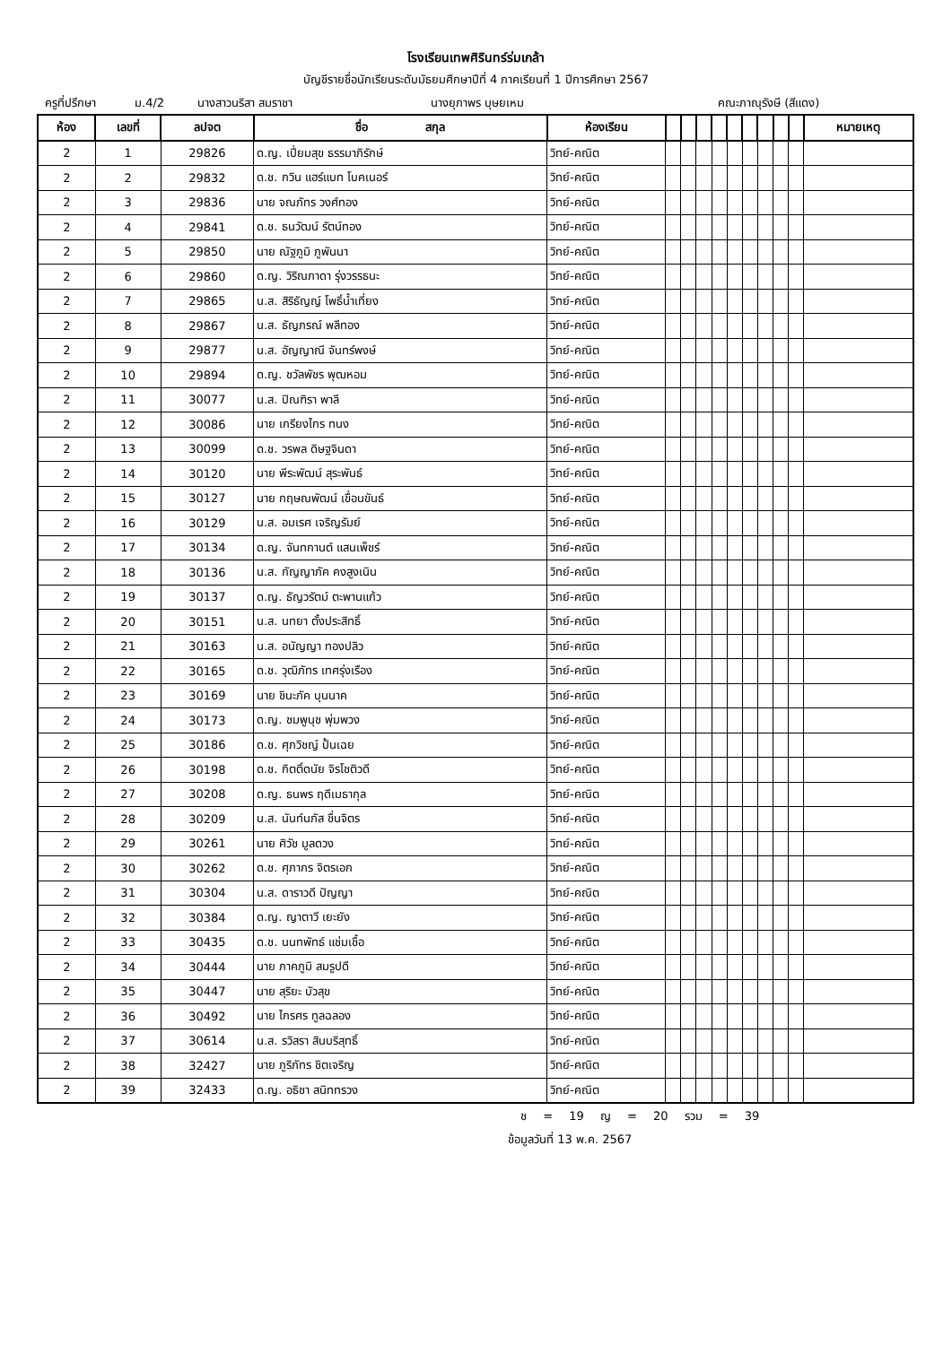โรงเรียนเทพศิรินทร์ร่มเกล้า
บัญชีรายชื่อนักเรียนระดับมัธยมศึกษาปีที่ 4 ภาคเรียนที่ 1 ปีการศึกษา 2567
ครูที่ปรึกษา ม.4/2 นางสาวนริสา สมราชา นางยุภาพร บุษยเหม คณะภาณุรังษี (สีแดง)
| ห้อง | เลขที่ | ลปจต | ชื่อ สกุล | ห้องเรียน | | | | | | | | | | หมายเหตุ |
| --- | --- | --- | --- | --- | --- | --- | --- | --- | --- | --- | --- | --- | --- | --- |
| 2 | 1 | 29826 | ด.ญ. เปี่ยมสุข ธรรมาภิรักษ์ | วิทย์-คณิต | | | | | | | | | | |
| 2 | 2 | 29832 | ด.ช. กวิน แฮร์แบท โบคเนอร์ | วิทย์-คณิต | | | | | | | | | | |
| 2 | 3 | 29836 | นาย จณภัทร วงศ์ทอง | วิทย์-คณิต | | | | | | | | | | |
| 2 | 4 | 29841 | ด.ช. ธนวัฒน์ รัตน์ทอง | วิทย์-คณิต | | | | | | | | | | |
| 2 | 5 | 29850 | นาย ณัฐภูมิ ภูพันนา | วิทย์-คณิต | | | | | | | | | | |
| 2 | 6 | 29860 | ด.ญ. วิริณภาดา รุ่งวรรธนะ | วิทย์-คณิต | | | | | | | | | | |
| 2 | 7 | 29865 | น.ส. สิริธัญญ์ โพธิ์น้ำเที่ยง | วิทย์-คณิต | | | | | | | | | | |
| 2 | 8 | 29867 | น.ส. ธัญภรณ์ พลีทอง | วิทย์-คณิต | | | | | | | | | | |
| 2 | 9 | 29877 | น.ส. อัญญาณี จันทร์พงษ์ | วิทย์-คณิต | | | | | | | | | | |
| 2 | 10 | 29894 | ด.ญ. ชวัลพัชร พุฒหอม | วิทย์-คณิต | | | | | | | | | | |
| 2 | 11 | 30077 | น.ส. ปิณฑิรา พาลี | วิทย์-คณิต | | | | | | | | | | |
| 2 | 12 | 30086 | นาย เกรียงไกร ทนง | วิทย์-คณิต | | | | | | | | | | |
| 2 | 13 | 30099 | ด.ช. วรพล ดิษฐจินดา | วิทย์-คณิต | | | | | | | | | | |
| 2 | 14 | 30120 | นาย พีระพัฒน์ สุระพันธ์ | วิทย์-คณิต | | | | | | | | | | |
| 2 | 15 | 30127 | นาย กฤษณพัฒน์ เขื่อนขันธ์ | วิทย์-คณิต | | | | | | | | | | |
| 2 | 16 | 30129 | น.ส. อมเรศ เจริญรัมย์ | วิทย์-คณิต | | | | | | | | | | |
| 2 | 17 | 30134 | ด.ญ. จันทกานต์ แสนเพ็ชร์ | วิทย์-คณิต | | | | | | | | | | |
| 2 | 18 | 30136 | น.ส. กัญญาภัค คงสูงเนิน | วิทย์-คณิต | | | | | | | | | | |
| 2 | 19 | 30137 | ด.ญ. ธัญวรัตม์ ตะพานแก้ว | วิทย์-คณิต | | | | | | | | | | |
| 2 | 20 | 30151 | น.ส. นทยา ตั้งประสิทธิ์ | วิทย์-คณิต | | | | | | | | | | |
| 2 | 21 | 30163 | น.ส. อนัญญา ทองปลิว | วิทย์-คณิต | | | | | | | | | | |
| 2 | 22 | 30165 | ด.ช. วุฒิภัทร เทศรุ่งเรือง | วิทย์-คณิต | | | | | | | | | | |
| 2 | 23 | 30169 | นาย ชินะภัค บุนนาค | วิทย์-คณิต | | | | | | | | | | |
| 2 | 24 | 30173 | ด.ญ. ชมพูนุช พุ่มพวง | วิทย์-คณิต | | | | | | | | | | |
| 2 | 25 | 30186 | ด.ช. ศุภวิชญ์ ปั้นเฉย | วิทย์-คณิต | | | | | | | | | | |
| 2 | 26 | 30198 | ด.ช. กิตติ์ดนัย จิรโชติวดี | วิทย์-คณิต | | | | | | | | | | |
| 2 | 27 | 30208 | ด.ญ. ธนพร ฤดีเมธากุล | วิทย์-คณิต | | | | | | | | | | |
| 2 | 28 | 30209 | น.ส. นันท์นภัส ชื่นจิตร | วิทย์-คณิต | | | | | | | | | | |
| 2 | 29 | 30261 | นาย ศิวัช มูลดวง | วิทย์-คณิต | | | | | | | | | | |
| 2 | 30 | 30262 | ด.ช. ศุภากร จิตรเอก | วิทย์-คณิต | | | | | | | | | | |
| 2 | 31 | 30304 | น.ส. ดาราวดี ปัญญา | วิทย์-คณิต | | | | | | | | | | |
| 2 | 32 | 30384 | ด.ญ. ญาตาวี เยะยัง | วิทย์-คณิต | | | | | | | | | | |
| 2 | 33 | 30435 | ด.ช. นนทพัทธ์ แช่มเชื้อ | วิทย์-คณิต | | | | | | | | | | |
| 2 | 34 | 30444 | นาย ภาคภูมิ สมรูปดี | วิทย์-คณิต | | | | | | | | | | |
| 2 | 35 | 30447 | นาย สุริยะ บัวสุข | วิทย์-คณิต | | | | | | | | | | |
| 2 | 36 | 30492 | นาย ไกรศร ทูลฉลอง | วิทย์-คณิต | | | | | | | | | | |
| 2 | 37 | 30614 | น.ส. รวิสรา สินบริสุทธิ์ | วิทย์-คณิต | | | | | | | | | | |
| 2 | 38 | 32427 | นาย ภูริภัทร ชิตเจริญ | วิทย์-คณิต | | | | | | | | | | |
| 2 | 39 | 32433 | ด.ญ. อธิชา สนิททรวง | วิทย์-คณิต | | | | | | | | | | |
ช = 19 ญ = 20 รวม = 39
ข้อมูลวันที่ 13 พ.ค. 2567